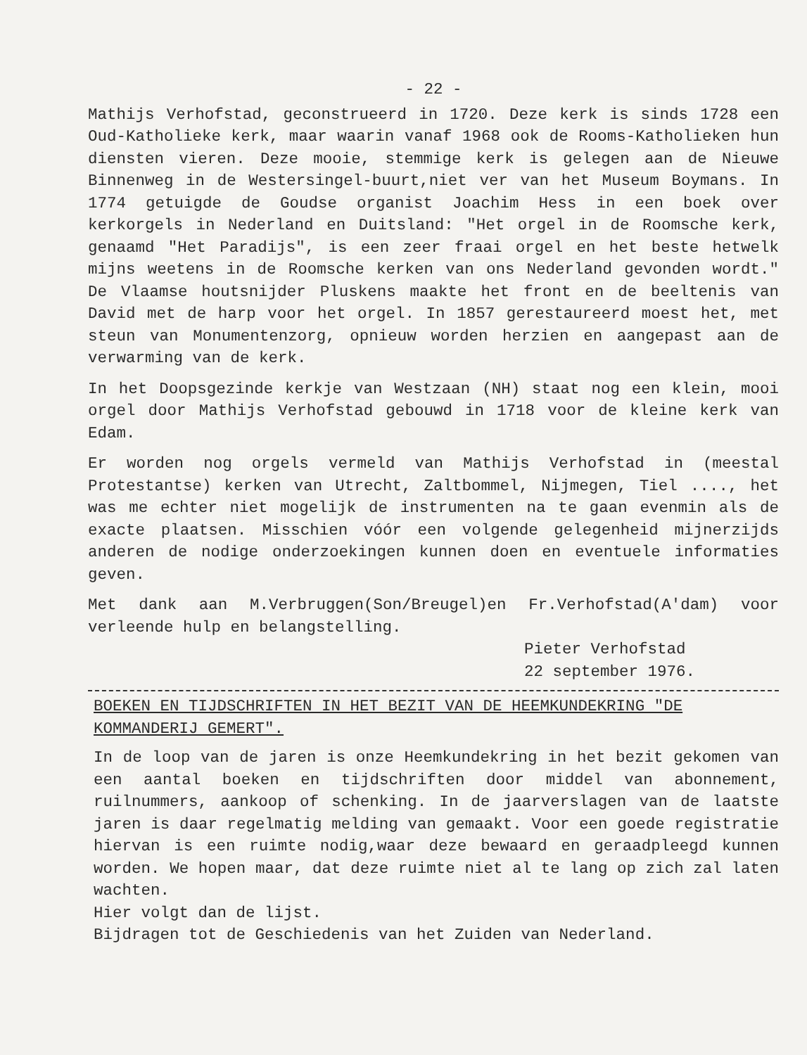- 22 -
Mathijs Verhofstad, geconstrueerd in 1720. Deze kerk is sinds 1728 een Oud-Katholieke kerk, maar waarin vanaf 1968 ook de Rooms-Katholieken hun diensten vieren. Deze mooie, stemmige kerk is gelegen aan de Nieuwe Binnenweg in de Westersingel-buurt,niet ver van het Museum Boymans. In 1774 getuigde de Goudse organist Joachim Hess in een boek over kerkorgels in Nederland en Duitsland: "Het orgel in de Roomsche kerk, genaamd "Het Paradijs", is een zeer fraai orgel en het beste hetwelk mijns weetens in de Roomsche kerken van ons Nederland gevonden wordt." De Vlaamse houtsnijder Pluskens maakte het front en de beeltenis van David met de harp voor het orgel. In 1857 gerestaureerd moest het, met steun van Monumentenzorg, opnieuw worden herzien en aangepast aan de verwarming van de kerk.
In het Doopsgezinde kerkje van Westzaan (NH) staat nog een klein, mooi orgel door Mathijs Verhofstad gebouwd in 1718 voor de kleine kerk van Edam.
Er worden nog orgels vermeld van Mathijs Verhofstad in (meestal Protestantse) kerken van Utrecht, Zaltbommel, Nijmegen, Tiel ...., het was me echter niet mogelijk de instrumenten na te gaan evenmin als de exacte plaatsen. Misschien vóór een volgende gelegenheid mijnerzijds anderen de nodige onderzoekingen kunnen doen en eventuele informaties geven.
Met dank aan M.Verbruggen(Son/Breugel)en Fr.Verhofstad(A'dam) voor verleende hulp en belangstelling.
Pieter Verhofstad
22 september 1976.
BOEKEN EN TIJDSCHRIFTEN IN HET BEZIT VAN DE HEEMKUNDEKRING "DE KOMMANDERIJ GEMERT".
In de loop van de jaren is onze Heemkundekring in het bezit gekomen van een aantal boeken en tijdschriften door middel van abonnement, ruilnummers, aankoop of schenking. In de jaarverslagen van de laatste jaren is daar regelmatig melding van gemaakt. Voor een goede registratie hiervan is een ruimte nodig,waar deze bewaard en geraadpleegd kunnen worden. We hopen maar, dat deze ruimte niet al te lang op zich zal laten wachten.
Hier volgt dan de lijst.
Bijdragen tot de Geschiedenis van het Zuiden van Nederland.